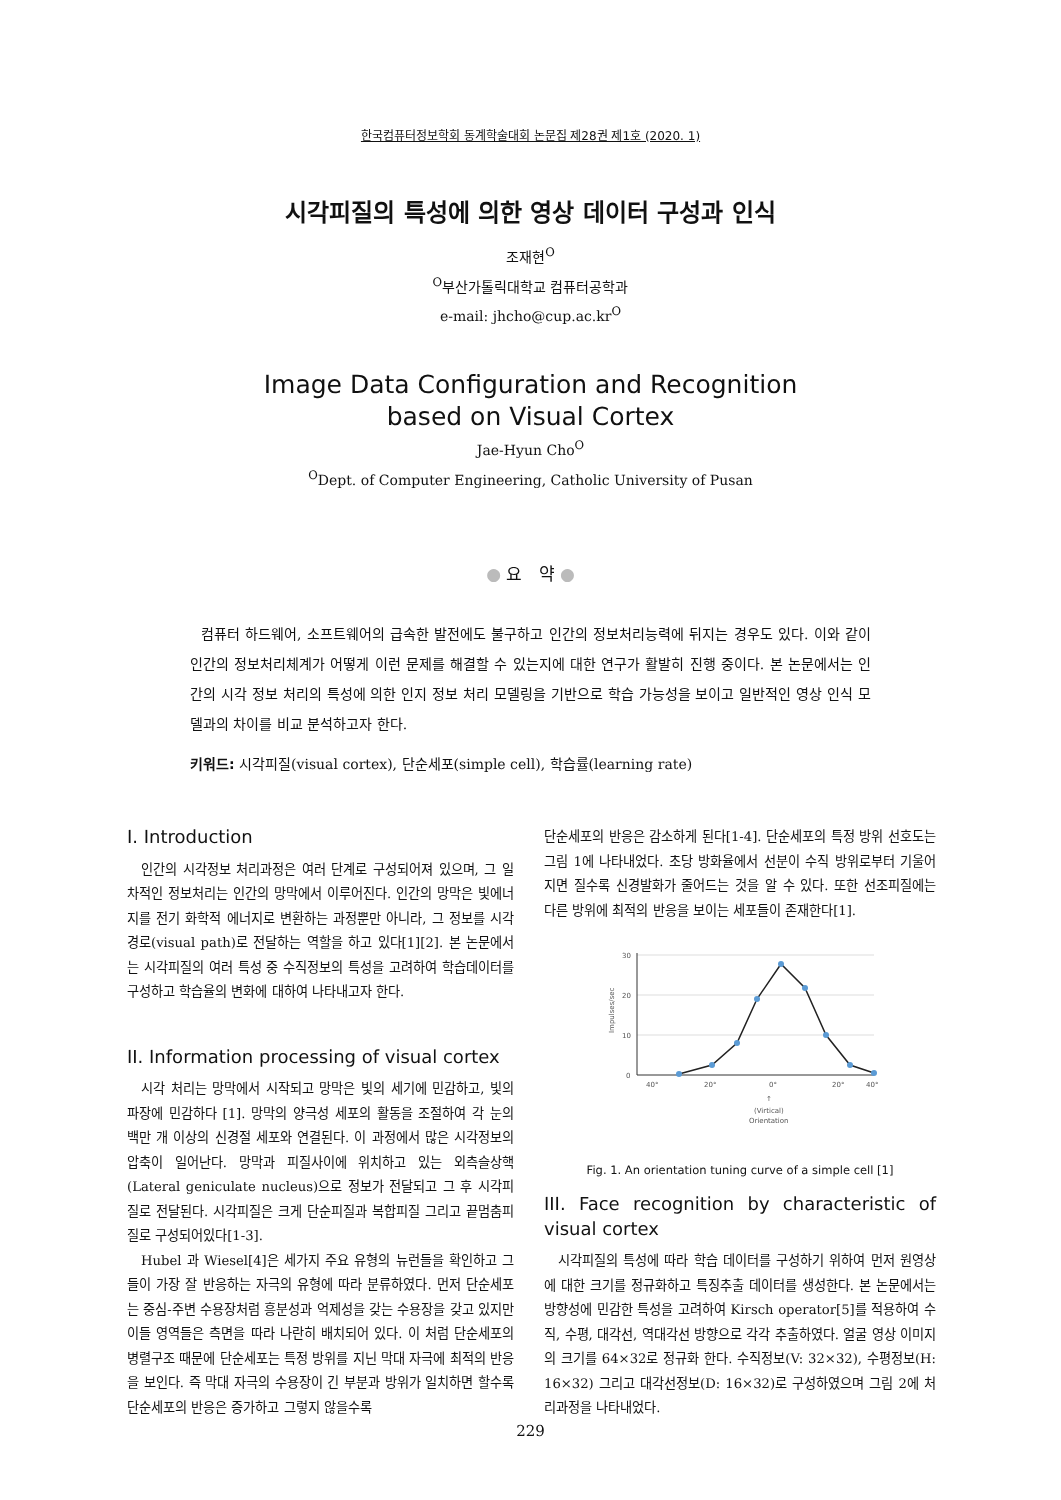한국컴퓨터정보학회 동계학술대회 논문집 제28권 제1호 (2020. 1)
시각피질의 특성에 의한 영상 데이터 구성과 인식
조재현<sup>O</sup>
<sup>O</sup>부산가톨릭대학교 컴퓨터공학과
e-mail: jhcho@cup.ac.kr<sup>O</sup>
Image Data Configuration and Recognition
based on Visual Cortex
Jae-Hyun Cho<sup>O</sup>
<sup>O</sup>Dept. of Computer Engineering, Catholic University of Pusan
● 요 약 ●
컴퓨터 하드웨어, 소프트웨어의 급속한 발전에도 불구하고 인간의 정보처리능력에 뒤지는 경우도 있다. 이와 같이 인간의 정보처리체계가 어떻게 이런 문제를 해결할 수 있는지에 대한 연구가 활발히 진행 중이다. 본 논문에서는 인간의 시각 정보 처리의 특성에 의한 인지 정보 처리 모델링을 기반으로 학습 가능성을 보이고 일반적인 영상 인식 모델과의 차이를 비교 분석하고자 한다.
키워드: 시각피질(visual cortex), 단순세포(simple cell), 학습률(learning rate)
I. Introduction
인간의 시각정보 처리과정은 여러 단계로 구성되어져 있으며, 그 일차적인 정보처리는 인간의 망막에서 이루어진다. 인간의 망막은 빛에너지를 전기 화학적 에너지로 변환하는 과정뿐만 아니라, 그 정보를 시각경로(visual path)로 전달하는 역할을 하고 있다[1][2]. 본 논문에서는 시각피질의 여러 특성 중 수직정보의 특성을 고려하여 학습데이터를 구성하고 학습율의 변화에 대하여 나타내고자 한다.
II. Information processing of visual cortex
시각 처리는 망막에서 시작되고 망막은 빛의 세기에 민감하고, 빛의 파장에 민감하다 [1]. 망막의 양극성 세포의 활동을 조절하여 각 눈의 백만 개 이상의 신경절 세포와 연결된다. 이 과정에서 많은 시각정보의 압축이 일어난다. 망막과 피질사이에 위치하고 있는 외측슬상핵(Lateral geniculate nucleus)으로 정보가 전달되고 그 후 시각피질로 전달된다. 시각피질은 크게 단순피질과 복합피질 그리고 끝멈춤피질로 구성되어있다[1-3].
Hubel 과 Wiesel[4]은 세가지 주요 유형의 뉴런들을 확인하고 그들이 가장 잘 반응하는 자극의 유형에 따라 분류하였다. 먼저 단순세포는 중심-주변 수용장처럼 흥분성과 억제성을 갖는 수용장을 갖고 있지만 이들 영역들은 측면을 따라 나란히 배치되어 있다. 이 처럼 단순세포의 병렬구조 때문에 단순세포는 특정 방위를 지닌 막대 자극에 최적의 반응을 보인다. 즉 막대 자극의 수용장이 긴 부분과 방위가 일치하면 할수록 단순세포의 반응은 증가하고 그렇지 않을수록
단순세포의 반응은 감소하게 된다[1-4]. 단순세포의 특정 방위 선호도는 그림 1에 나타내었다. 초당 방화율에서 선분이 수직 방위로부터 기울어지면 질수록 신경발화가 줄어드는 것을 알 수 있다. 또한 선조피질에는 다른 방위에 최적의 반응을 보이는 세포들이 존재한다[1].
30
20
10
0
Impulses/sec
40°
20°
0°
20°
40°
↑
(Virtical)
Orientation
Fig. 1. An orientation tuning curve of a simple cell [1]
III. Face recognition by characteristic of visual cortex
시각피질의 특성에 따라 학습 데이터를 구성하기 위하여 먼저 원영상에 대한 크기를 정규화하고 특징추출 데이터를 생성한다. 본 논문에서는 방향성에 민감한 특성을 고려하여 Kirsch operator[5]를 적용하여 수직, 수평, 대각선, 역대각선 방향으로 각각 추출하였다. 얼굴 영상 이미지의 크기를 64×32로 정규화 한다. 수직정보(V: 32×32), 수평정보(H: 16×32) 그리고 대각선정보(D: 16×32)로 구성하였으며 그림 2에 처리과정을 나타내었다.
229